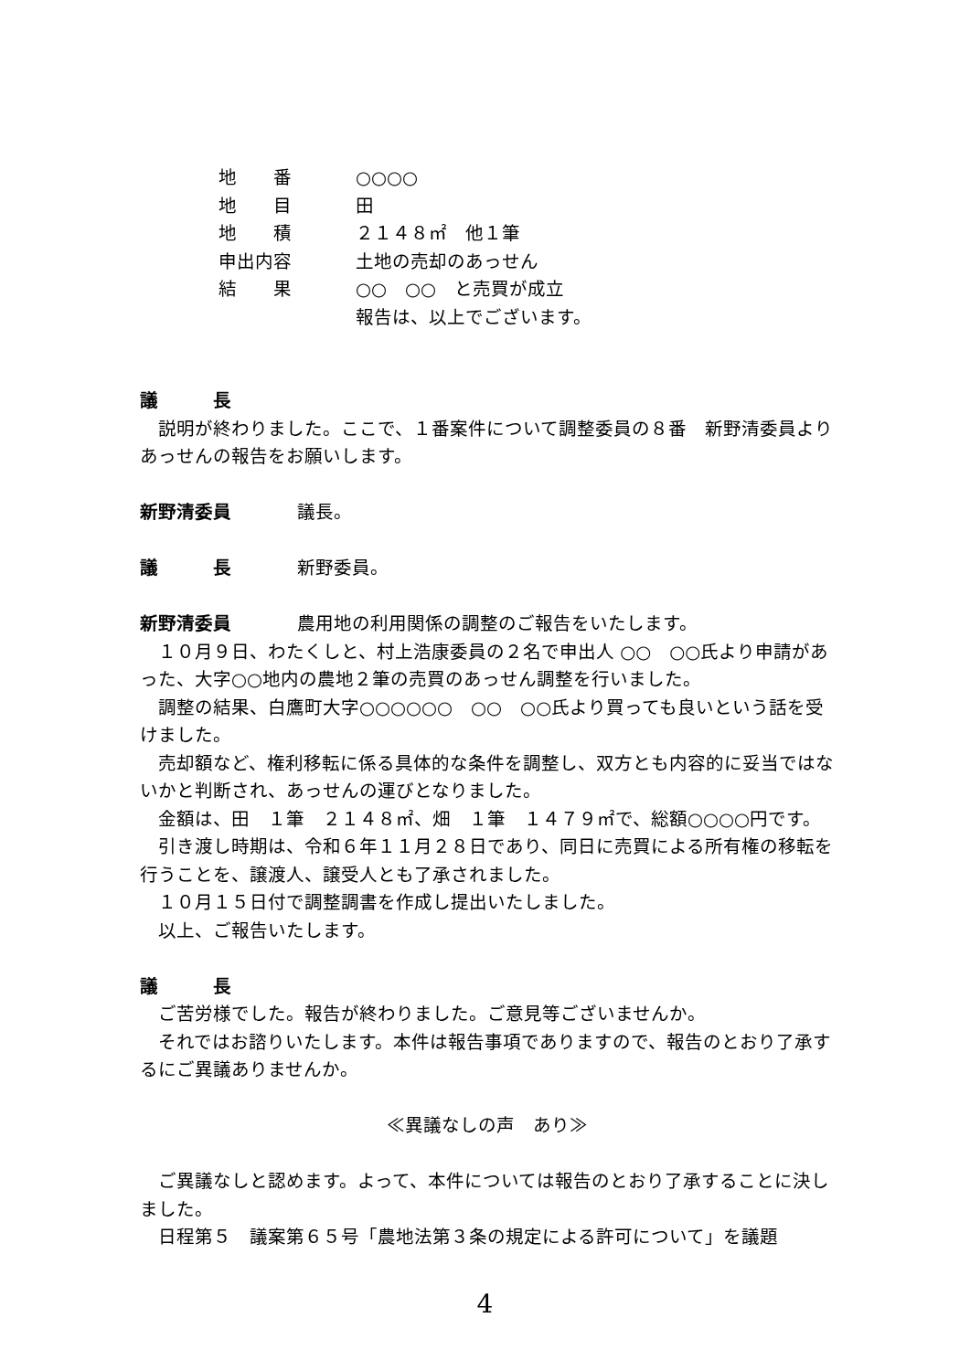地　　番 ○○○○
地　　目 田
地　　積 ２１４８㎡　他１筆
申出内容 土地の売却のあっせん
結　　果 ○○　○○　と売買が成立
報告は、以上でございます。
議　　　長
　説明が終わりました。ここで、１番案件について調整委員の８番　新野清委員よりあっせんの報告をお願いします。
新野清委員 議長。
議　　　長 新野委員。
新野清委員 農用地の利用関係の調整のご報告をいたします。
　１０月９日、わたくしと、村上浩康委員の２名で申出人 ○○　○○氏より申請があった、大字○○地内の農地２筆の売買のあっせん調整を行いました。
　調整の結果、白鷹町大字○○○○○○　○○　○○氏より買っても良いという話を受けました。
　売却額など、権利移転に係る具体的な条件を調整し、双方とも内容的に妥当ではないかと判断され、あっせんの運びとなりました。
　金額は、田　１筆　２１４８㎡、畑　１筆　１４７９㎡で、総額○○○○円です。
　引き渡し時期は、令和６年１１月２８日であり、同日に売買による所有権の移転を行うことを、譲渡人、譲受人とも了承されました。
　１０月１５日付で調整調書を作成し提出いたしました。
　以上、ご報告いたします。
議　　　長
　ご苦労様でした。報告が終わりました。ご意見等ございませんか。
　それではお諮りいたします。本件は報告事項でありますので、報告のとおり了承するにご異議ありませんか。
≪異議なしの声　あり≫
　ご異議なしと認めます。よって、本件については報告のとおり了承することに決しました。
　日程第５　議案第６５号「農地法第３条の規定による許可について」を議題
4